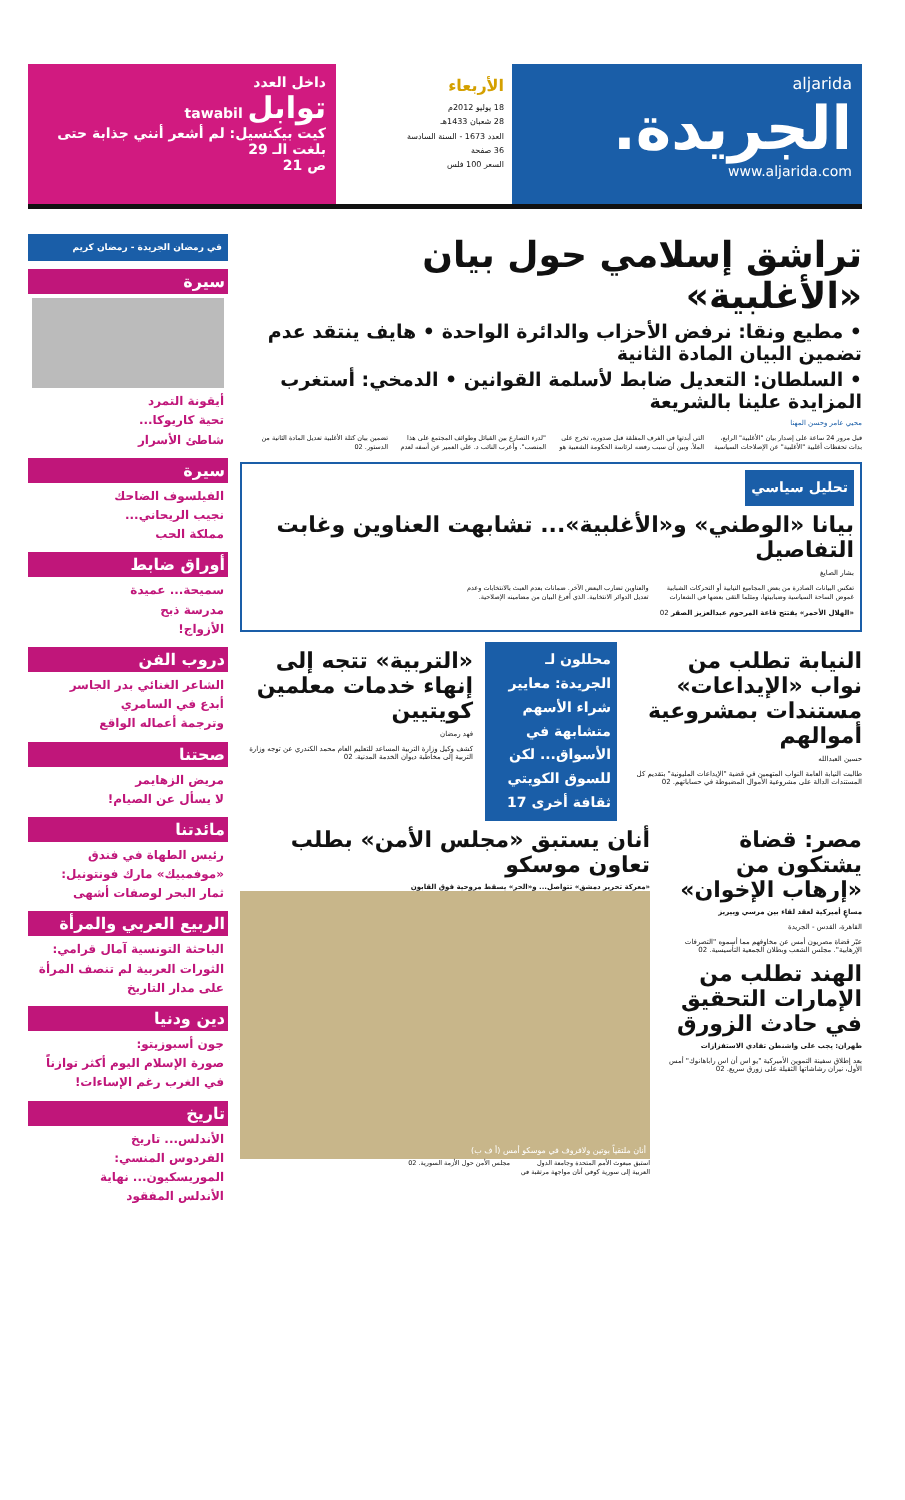aljarida
الجريدة.
www.aljarida.com
الأربعاء
18 يوليو 2012م
28 شعبان 1433هـ
العدد 1673 - السنة السادسة
36 صفحة
السعر 100 فلس
داخل العدد
توابل tawabil
كيت بيكنسيل: لم أشعر أنني جذابة حتى بلغت الـ 29
ص 21
تراشق إسلامي حول بيان «الأغلبية»
• مطيع ونقا: نرفض الأحزاب والدائرة الواحدة • هايف ينتقد عدم تضمين البيان المادة الثانية
• السلطان: التعديل ضابط لأسلمة القوانين • الدمخي: أستغرب المزايدة علينا بالشريعة
محيي عامر وحسن المهنا
قبل مرور 24 ساعة على إصدار بيان "الأغلبية" الرابع، بدات تحفظات أغلبية "الأغلبية" عن الإصلاحات السياسية التي أبدتها في الغرف المغلقة قبل صدوره، تخرج على الملأ. وبين أن سبب رفضه لرئاسة الحكومة الشعبية هو "لدرء التصارع بين القبائل وطوائف المجتمع على هذا المنصب". وأعرب النائب د. علي العمير عن أسفه لعدم تضمين بيان كتلة الأغلبية تعديل المادة الثانية من الدستور. 02
تحليل سياسي
بيانا «الوطني» و«الأغلبية»... تشابهت العناوين وغابت التفاصيل
بشار الصايغ
تعكس البيانات الصادرة من بعض المجاميع النيابية أو التحركات الشبابية غموض الساحة السياسية وضبابيتها، ومثلما التقى بعضها في الشعارات والعناوين تضارب البعض الآخر. ضمانات بعدم العبث بالانتخابات وعدم تعديل الدوائر الانتخابية. الذي أفرغ البيان من مضامينه الإصلاحية.
«الهلال الأحمر» يفتتح قاعة المرحوم عبدالعزيز الصقر 02
النيابة تطلب من نواب «الإيداعات» مستندات بمشروعية أموالهم
حسين العبدالله
طالبت النيابة العامة النواب المتهمين في قضية "الإيداعات المليونية" بتقديم كل المستندات الدالة على مشروعية الأموال المضبوطة في حساباتهم. 02
محللون لـ الجريدة: معايير شراء الأسهم متشابهة في الأسواق... لكن للسوق الكويتي ثقافة أخرى 17
«التربية» تتجه إلى إنهاء خدمات معلمين كويتيين
فهد رمضان
كشف وكيل وزارة التربية المساعد للتعليم العام محمد الكندري عن توجه وزارة التربية إلى مخاطبة ديوان الخدمة المدنية. 02
مصر: قضاة يشتكون من «إرهاب الإخوان»
مساعٍ أميركية لعقد لقاء بين مرسي وبيريز
القاهرة، القدس - الجريدة
عبّر قضاة مصريون أمس عن مخاوفهم مما أسموه "التصرفات الإرهابية". مجلس الشعب وبطلان الجمعية التأسيسية. 02
الهند تطلب من الإمارات التحقيق في حادث الزورق
طهران: يجب على واشنطن تفادي الاستفزازات
بعد إطلاق سفينة التموين الأميركية "يو اس أن اس راباهانوك" أمس الأول، نيران رشاشاتها الثقيلة على زورق سريع. 02
أنان يستبق «مجلس الأمن» بطلب تعاون موسكو
«معركة تحرير دمشق» تتواصل... و«الحر» يسقط مروحية فوق القابون
أنان ملتقياً بوتين ولافروف في موسكو أمس (أ ف ب)
استبق مبعوث الأمم المتحدة وجامعة الدول العربية إلى سورية كوفي أنان مواجهة مرتقبة في مجلس الأمن حول الأزمة السورية. 02
في رمضان الجريدة - رمضان كريم
سيرة
أيقونة التمرد
تحية كاريوكا...
شاطئ الأسرار
سيرة
الفيلسوف الضاحك
نجيب الريحاني...
مملكة الحب
أوراق ضابط
سميحة... عميدة
مدرسة ذبح
الأزواج!
دروب الفن
الشاعر الغنائي بدر الجاسر
أبدع في السامري
وترجمة أعماله الواقع
صحتنا
مريض الزهايمر
لا يسأل عن الصيام!
مائدتنا
رئيس الطهاة في فندق «موفمبيك» مارك فونتونيل:
ثمار البحر لوصفات أشهى
الربيع العربي والمرأة
الباحثة التونسية آمال قرامي:
الثورات العربية لم تنصف المرأة على مدار التاريخ
دين ودنيا
جون أسبوزيتو:
صورة الإسلام اليوم أكثر توازناً في الغرب رغم الإساءات!
تاريخ
الأندلس... تاريخ
الفردوس المنسي:
الموريسكيون... نهاية
الأندلس المفقود